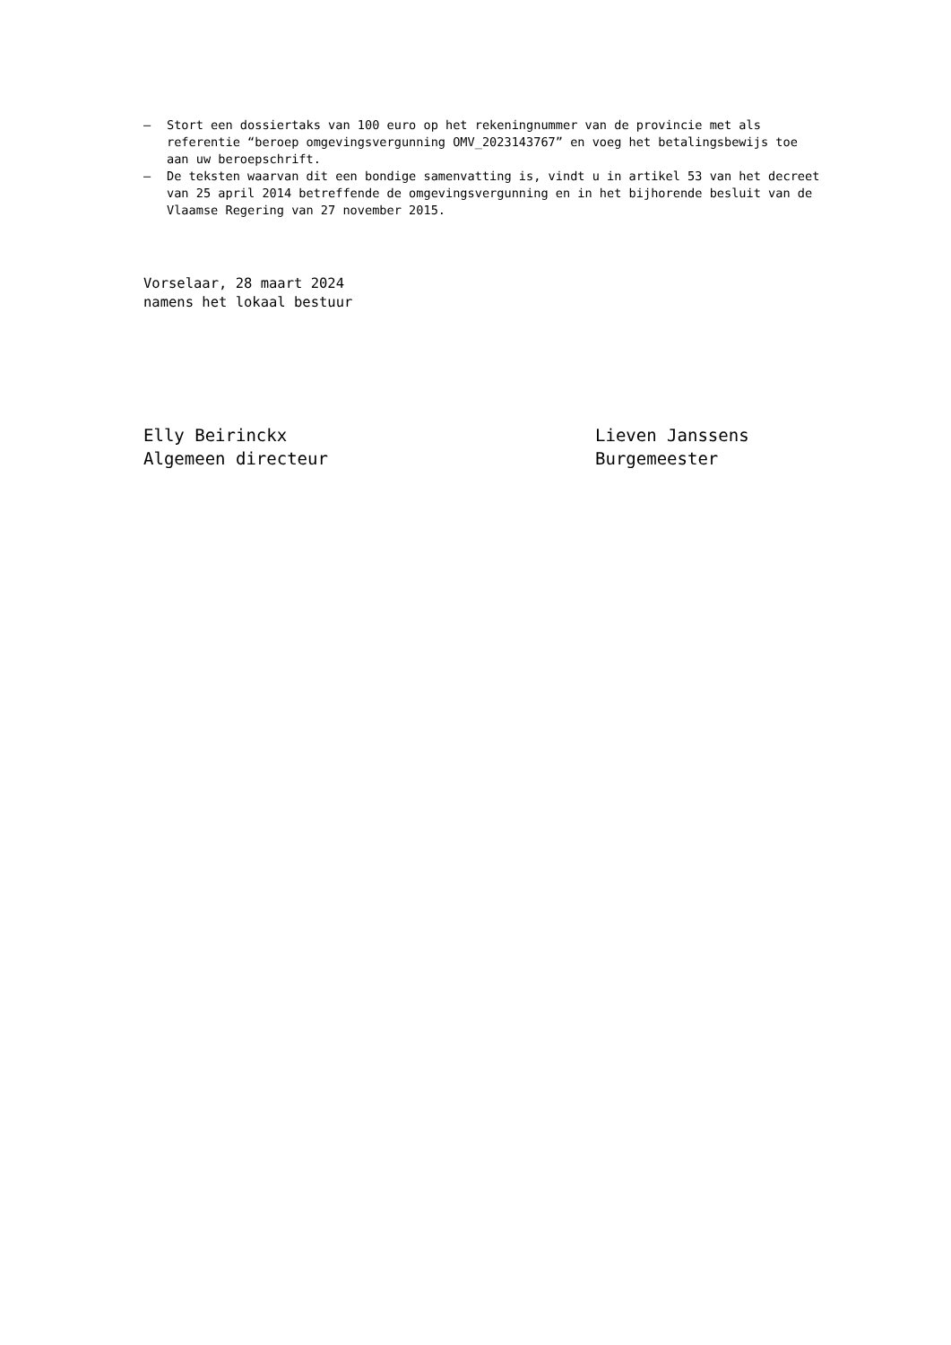– Stort een dossiertaks van 100 euro op het rekeningnummer van de provincie met als referentie “beroep omgevingsvergunning OMV_2023143767” en voeg het betalingsbewijs toe aan uw beroepschrift.
– De teksten waarvan dit een bondige samenvatting is, vindt u in artikel 53 van het decreet van 25 april 2014 betreffende de omgevingsvergunning en in het bijhorende besluit van de Vlaamse Regering van 27 november 2015.
Vorselaar, 28 maart 2024
namens het lokaal bestuur
Elly Beirinckx
Algemeen directeur
Lieven Janssens
Burgemeester